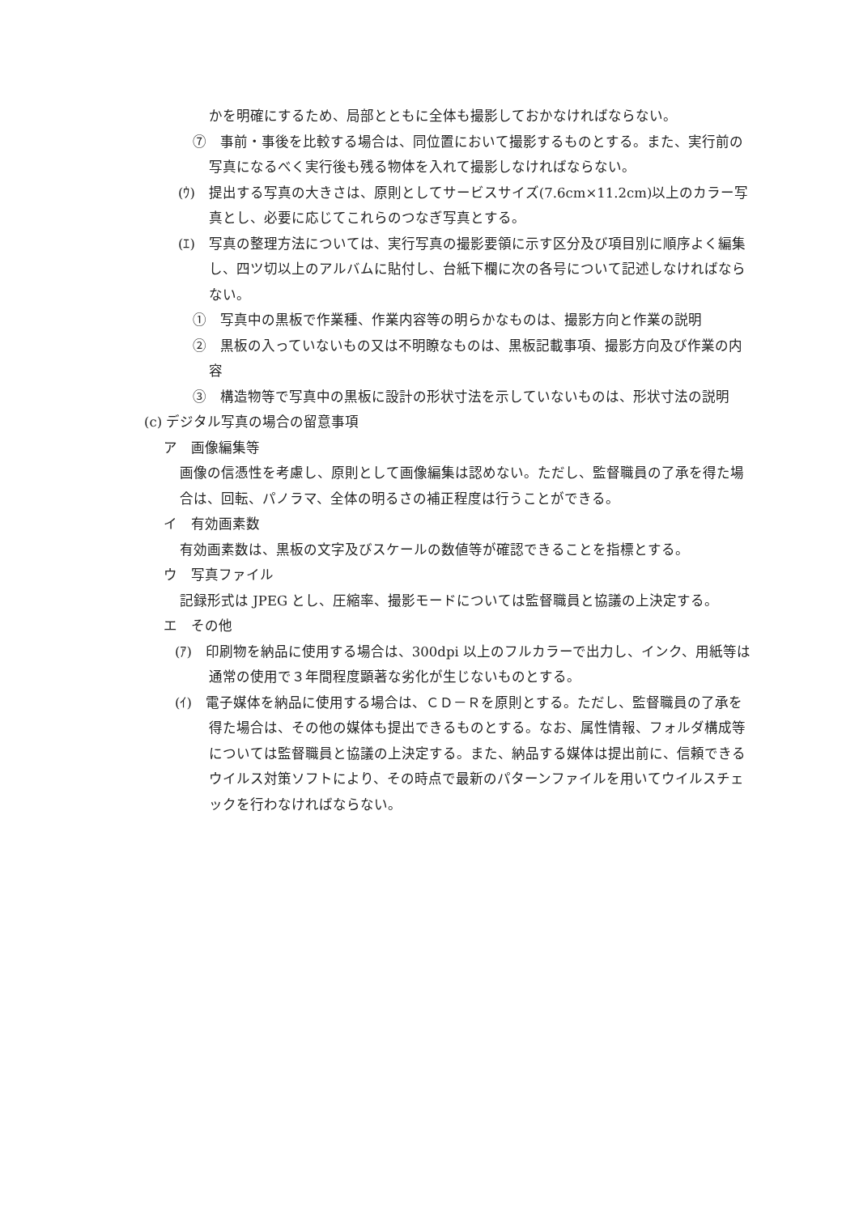かを明確にするため、局部とともに全体も撮影しておかなければならない。
⑦　事前・事後を比較する場合は、同位置において撮影するものとする。また、実行前の写真になるべく実行後も残る物体を入れて撮影しなければならない。
(ｳ)　提出する写真の大きさは、原則としてサービスサイズ(7.6cm×11.2cm)以上のカラー写真とし、必要に応じてこれらのつなぎ写真とする。
(ｴ)　写真の整理方法については、実行写真の撮影要領に示す区分及び項目別に順序よく編集し、四ツ切以上のアルバムに貼付し、台紙下欄に次の各号について記述しなければならない。
①　写真中の黒板で作業種、作業内容等の明らかなものは、撮影方向と作業の説明
②　黒板の入っていないもの又は不明瞭なものは、黒板記載事項、撮影方向及び作業の内容
③　構造物等で写真中の黒板に設計の形状寸法を示していないものは、形状寸法の説明
(c) デジタル写真の場合の留意事項
ア　画像編集等
画像の信憑性を考慮し、原則として画像編集は認めない。ただし、監督職員の了承を得た場合は、回転、パノラマ、全体の明るさの補正程度は行うことができる。
イ　有効画素数
有効画素数は、黒板の文字及びスケールの数値等が確認できることを指標とする。
ウ　写真ファイル
記録形式は JPEG とし、圧縮率、撮影モードについては監督職員と協議の上決定する。
エ　その他
(ｱ)　印刷物を納品に使用する場合は、300dpi 以上のフルカラーで出力し、インク、用紙等は通常の使用で３年間程度顕著な劣化が生じないものとする。
(ｲ)　電子媒体を納品に使用する場合は、ＣＤ－Ｒを原則とする。ただし、監督職員の了承を得た場合は、その他の媒体も提出できるものとする。なお、属性情報、フォルダ構成等については監督職員と協議の上決定する。また、納品する媒体は提出前に、信頼できるウイルス対策ソフトにより、その時点で最新のパターンファイルを用いてウイルスチェックを行わなければならない。